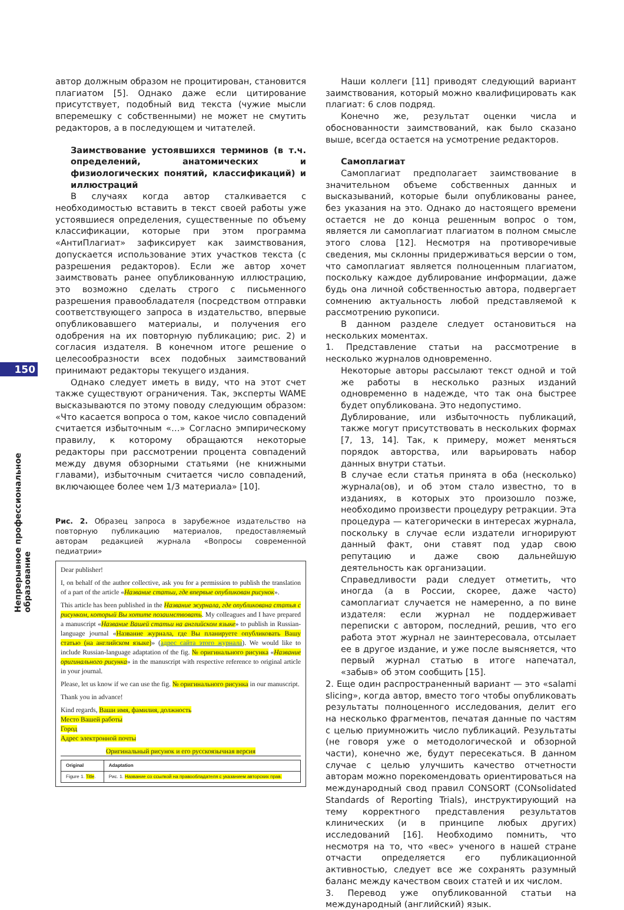150
Непрерывное профессиональное образование
автор должным образом не процитирован, становится плагиатом [5]. Однако даже если цитирование присутствует, подобный вид текста (чужие мысли вперемешку с собственными) не может не смутить редакторов, а в последующем и читателей.
Заимствование устоявшихся терминов (в т.ч. определений, анатомических и физиологических понятий, классификаций) и иллюстраций
В случаях когда автор сталкивается с необходимостью вставить в текст своей работы уже устоявшиеся определения, существенные по объему классификации, которые при этом программа «АнтиПлагиат» зафиксирует как заимствования, допускается использование этих участков текста (с разрешения редакторов). Если же автор хочет заимствовать ранее опубликованную иллюстрацию, это возможно сделать строго с письменного разрешения правообладателя (посредством отправки соответствующего запроса в издательство, впервые опубликовавшего материалы, и получения его одобрения на их повторную публикацию; рис. 2) и согласия издателя. В конечном итоге решение о целесообразности всех подобных заимствований принимают редакторы текущего издания.
Однако следует иметь в виду, что на этот счет также существуют ограничения. Так, эксперты WAME высказываются по этому поводу следующим образом: «Что касается вопроса о том, какое число совпадений считается избыточным «…» Согласно эмпирическому правилу, к которому обращаются некоторые редакторы при рассмотрении процента совпадений между двумя обзорными статьями (не книжными главами), избыточным считается число совпадений, включающее более чем 1/3 материала» [10].
Рис. 2. Образец запроса в зарубежное издательство на повторную публикацию материалов, предоставляемый авторам редакцией журнала «Вопросы современной педиатрии»
Dear publisher!
I, on behalf of the author collective, ask you for a permission to publish the translation of a part of the article «Название статьи, где впервые опубликован рисунок».
This article has been published in the Название журнала, где опубликована статья с рисунком, который Вы хотите позаимствовать. My colleagues and I have prepared a manuscript «Название Вашей статьи на английском языке» to publish in Russian-language journal «Название журнала, где Вы планируете опубликовать Вашу статью (на английском языке)» (адрес сайта этого журнала). We would like to include Russian-language adaptation of the fig. № оригинального рисунка «Название оригинального рисунка» in the manuscript with respective reference to original article in your journal.
Please, let us know if we can use the fig. № оригинального рисунка in our manuscript.
Thank you in advance!
Kind regards, Ваши имя, фамилия, должность
Место Вашей работы
Город
Адрес электронной почты
Оригинальный рисунок и его русскоязычная версия
| Original | Adaptation |
| --- | --- |
| Figure 1. Title . | Рис. 1. Название со ссылкой на правообладателя с указанием авторских прав. |
Наши коллеги [11] приводят следующий вариант заимствования, который можно квалифицировать как плагиат: 6 слов подряд.
Конечно же, результат оценки числа и обоснованности заимствований, как было сказано выше, всегда остается на усмотрение редакторов.
Самоплагиат
Самоплагиат предполагает заимствование в значительном объеме собственных данных и высказываний, которые были опубликованы ранее, без указания на это. Однако до настоящего времени остается не до конца решенным вопрос о том, является ли самоплагиат плагиатом в полном смысле этого слова [12]. Несмотря на противоречивые сведения, мы склонны придерживаться версии о том, что самоплагиат является полноценным плагиатом, поскольку каждое дублирование информации, даже будь она личной собственностью автора, подвергает сомнению актуальность любой представляемой к рассмотрению рукописи.
В данном разделе следует остановиться на нескольких моментах.
1. Представление статьи на рассмотрение в несколько журналов одновременно.
Некоторые авторы рассылают текст одной и той же работы в несколько разных изданий одновременно в надежде, что так она быстрее будет опубликована. Это недопустимо.
Дублирование, или избыточность публикаций, также могут присутствовать в нескольких формах [7, 13, 14]. Так, к примеру, может меняться порядок авторства, или варьировать набор данных внутри статьи.
В случае если статья принята в оба (несколько) журнала(ов), и об этом стало известно, то в изданиях, в которых это произошло позже, необходимо произвести процедуру ретракции. Эта процедура — категорически в интересах журнала, поскольку в случае если издатели игнорируют данный факт, они ставят под удар свою репутацию и даже свою дальнейшую деятельность как организации.
Справедливости ради следует отметить, что иногда (а в России, скорее, даже часто) самоплагиат случается не намеренно, а по вине издателя: если журнал не поддерживает переписки с автором, последний, решив, что его работа этот журнал не заинтересовала, отсылает ее в другое издание, и уже после выясняется, что первый журнал статью в итоге напечатал, «забыв» об этом сообщить [15].
2. Еще один распространенный вариант — это «salami slicing», когда автор, вместо того чтобы опубликовать результаты полноценного исследования, делит его на несколько фрагментов, печатая данные по частям с целью приумножить число публикаций. Результаты (не говоря уже о методологической и обзорной части), конечно же, будут пересекаться. В данном случае с целью улучшить качество отчетности авторам можно порекомендовать ориентироваться на международный свод правил CONSORT (CONsolidated Standards of Reporting Trials), инструктирующий на тему корректного представления результатов клинических (и в принципе любых других) исследований [16]. Необходимо помнить, что несмотря на то, что «вес» ученого в нашей стране отчасти определяется его публикационной активностью, следует все же сохранять разумный баланс между качеством своих статей и их числом.
3. Перевод уже опубликованной статьи на международный (английский) язык.